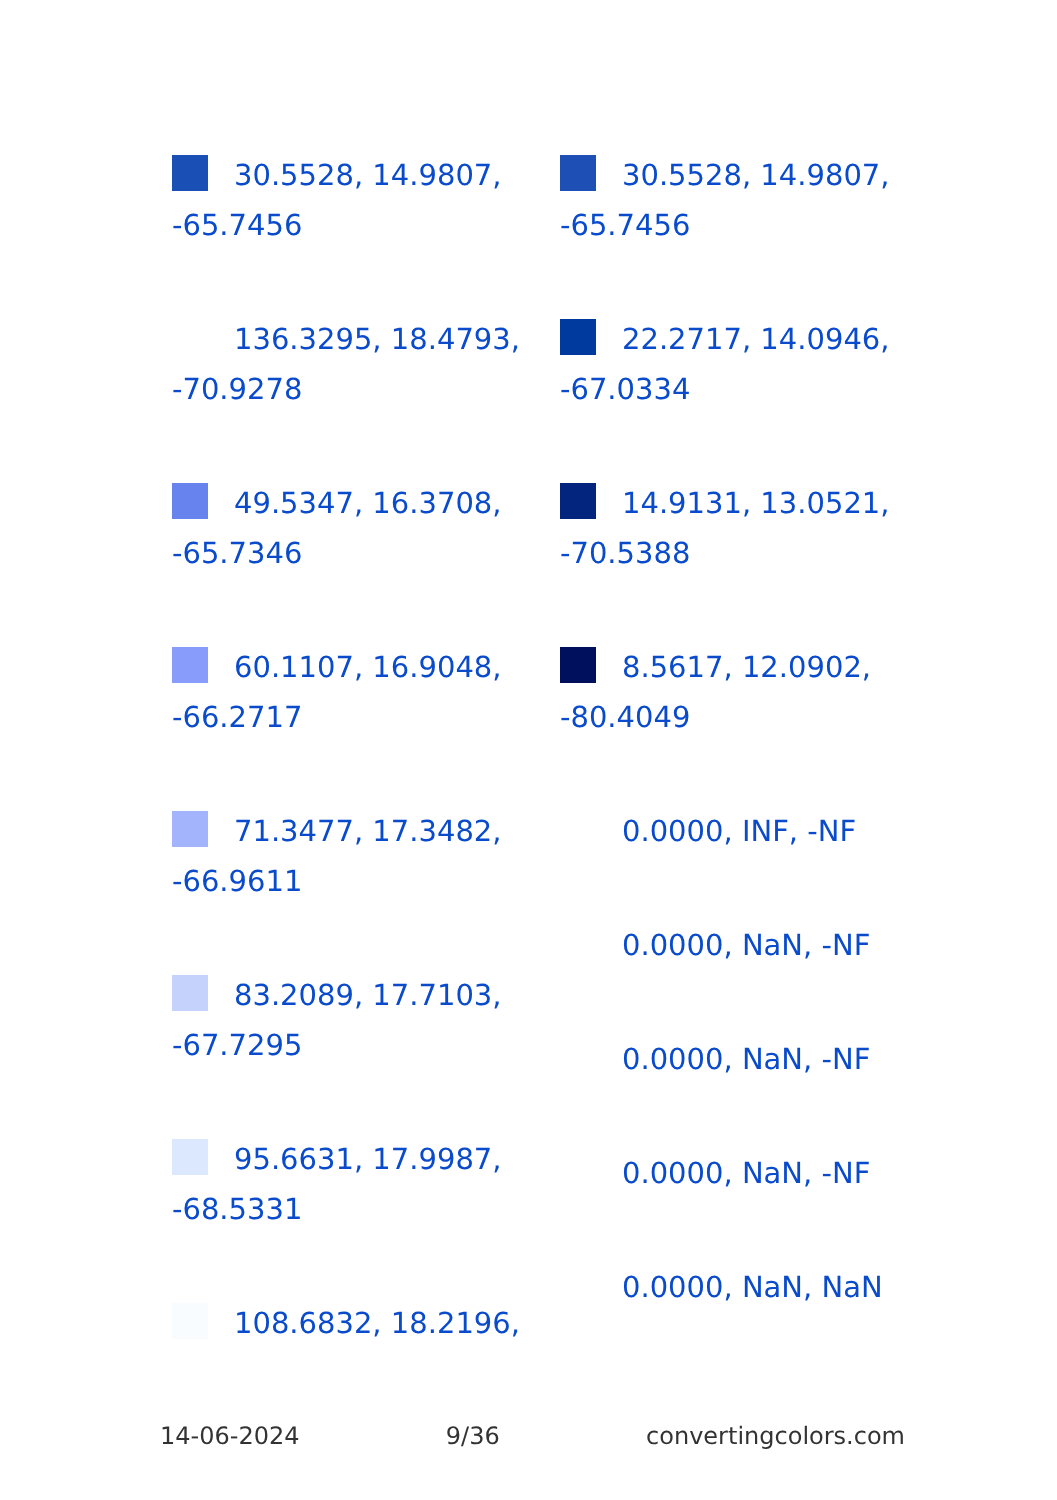30.5528, 14.9807,
-65.7456
136.3295, 18.4793,
-70.9278
49.5347, 16.3708,
-65.7346
60.1107, 16.9048,
-66.2717
71.3477, 17.3482,
-66.9611
83.2089, 17.7103,
-67.7295
95.6631, 17.9987,
-68.5331
108.6832, 18.2196,
30.5528, 14.9807,
-65.7456
22.2717, 14.0946,
-67.0334
14.9131, 13.0521,
-70.5388
8.5617, 12.0902,
-80.4049
0.0000, INF, -NF
0.0000, NaN, -NF
0.0000, NaN, -NF
0.0000, NaN, -NF
0.0000, NaN, NaN
14-06-2024 9/36 convertingcolors.com